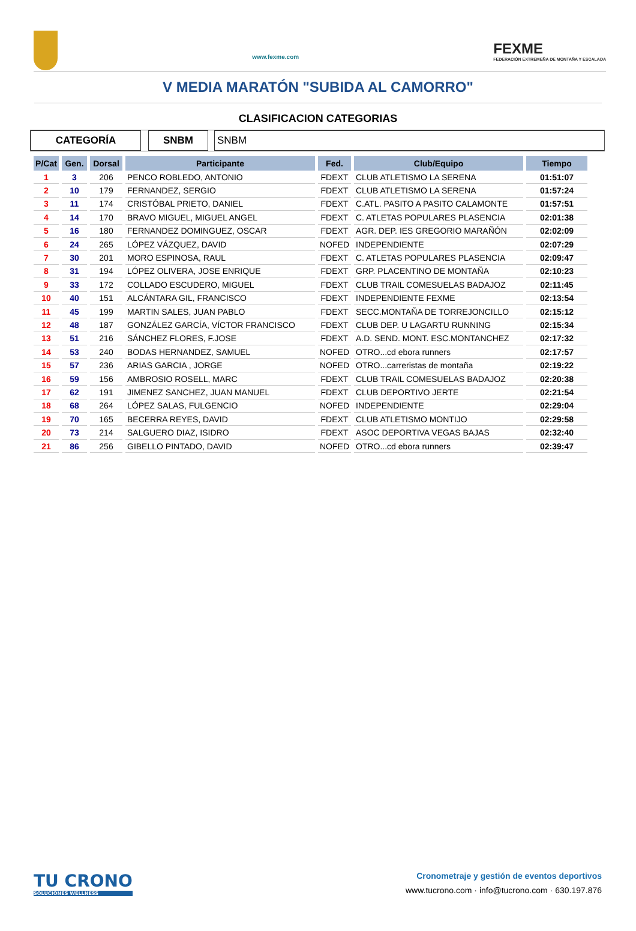www.fexme.com
FEXME
FEDERACIÓN EXTREMEÑA DE MONTAÑA Y ESCALADA
V MEDIA MARATÓN "SUBIDA AL CAMORRO"
CLASIFICACION CATEGORIAS
CATEGORÍA SNBM SNBM
| P/Cat | Gen. | Dorsal | Participante | Fed. | Club/Equipo | Tiempo |
| --- | --- | --- | --- | --- | --- | --- |
| 1 | 3 | 206 | PENCO ROBLEDO, ANTONIO | FDEXT | CLUB ATLETISMO LA SERENA | 01:51:07 |
| 2 | 10 | 179 | FERNANDEZ, SERGIO | FDEXT | CLUB ATLETISMO LA SERENA | 01:57:24 |
| 3 | 11 | 174 | CRISTÓBAL PRIETO, DANIEL | FDEXT | C.ATL. PASITO A PASITO CALAMONTE | 01:57:51 |
| 4 | 14 | 170 | BRAVO MIGUEL, MIGUEL ANGEL | FDEXT | C. ATLETAS POPULARES PLASENCIA | 02:01:38 |
| 5 | 16 | 180 | FERNANDEZ DOMINGUEZ, OSCAR | FDEXT | AGR. DEP. IES GREGORIO MARAÑÓN | 02:02:09 |
| 6 | 24 | 265 | LÓPEZ VÁZQUEZ, DAVID | NOFED | INDEPENDIENTE | 02:07:29 |
| 7 | 30 | 201 | MORO ESPINOSA, RAUL | FDEXT | C. ATLETAS POPULARES PLASENCIA | 02:09:47 |
| 8 | 31 | 194 | LÓPEZ OLIVERA, JOSE ENRIQUE | FDEXT | GRP. PLACENTINO DE MONTAÑA | 02:10:23 |
| 9 | 33 | 172 | COLLADO ESCUDERO, MIGUEL | FDEXT | CLUB TRAIL COMESUELAS BADAJOZ | 02:11:45 |
| 10 | 40 | 151 | ALCÁNTARA GIL, FRANCISCO | FDEXT | INDEPENDIENTE FEXME | 02:13:54 |
| 11 | 45 | 199 | MARTIN SALES, JUAN PABLO | FDEXT | SECC.MONTAÑA DE TORREJONCILLO | 02:15:12 |
| 12 | 48 | 187 | GONZÁLEZ GARCÍA, VÍCTOR FRANCISCO | FDEXT | CLUB DEP. U LAGARTU RUNNING | 02:15:34 |
| 13 | 51 | 216 | SÁNCHEZ FLORES, F.JOSE | FDEXT | A.D. SEND. MONT. ESC.MONTANCHEZ | 02:17:32 |
| 14 | 53 | 240 | BODAS HERNANDEZ, SAMUEL | NOFED | OTRO...cd ebora runners | 02:17:57 |
| 15 | 57 | 236 | ARIAS GARCIA , JORGE | NOFED | OTRO...carreristas de montaña | 02:19:22 |
| 16 | 59 | 156 | AMBROSIO ROSELL, MARC | FDEXT | CLUB TRAIL COMESUELAS BADAJOZ | 02:20:38 |
| 17 | 62 | 191 | JIMENEZ SANCHEZ, JUAN MANUEL | FDEXT | CLUB DEPORTIVO JERTE | 02:21:54 |
| 18 | 68 | 264 | LÓPEZ SALAS, FULGENCIO | NOFED | INDEPENDIENTE | 02:29:04 |
| 19 | 70 | 165 | BECERRA REYES, DAVID | FDEXT | CLUB ATLETISMO MONTIJO | 02:29:58 |
| 20 | 73 | 214 | SALGUERO DIAZ, ISIDRO | FDEXT | ASOC DEPORTIVA VEGAS BAJAS | 02:32:40 |
| 21 | 86 | 256 | GIBELLO PINTADO, DAVID | NOFED | OTRO...cd ebora runners | 02:39:47 |
TU CRONO
SOLUCIONES WELLNESS
Cronometraje y gestión de eventos deportivos
www.tucrono.com · info@tucrono.com · 630.197.876